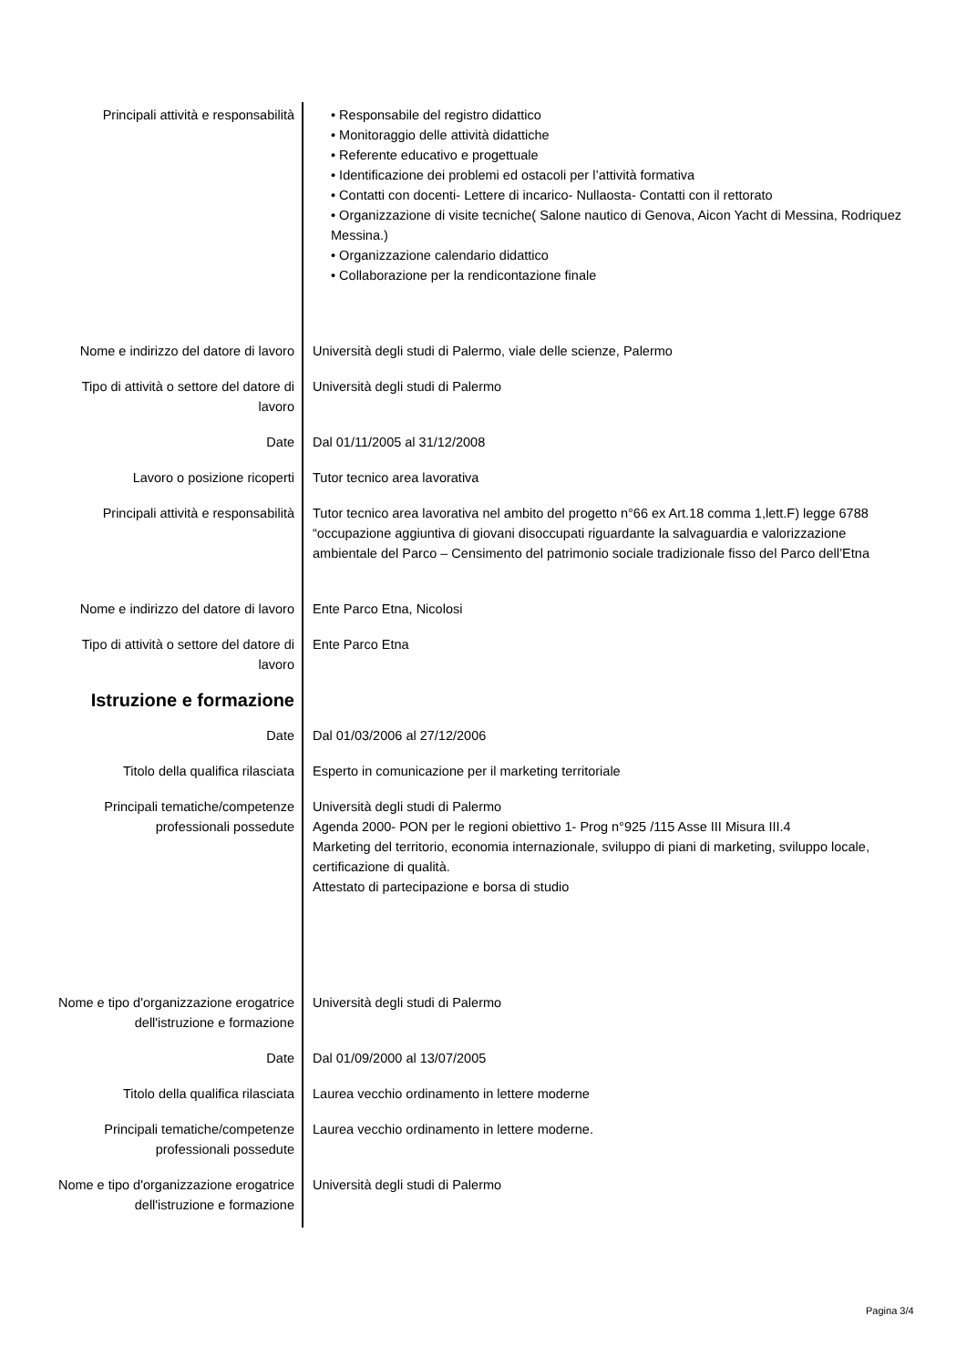| Principali attività e responsabilità | • Responsabile del registro didattico • Monitoraggio delle attività didattiche • Referente educativo e progettuale • Identificazione dei problemi ed ostacoli per l’attività formativa • Contatti con docenti- Lettere di incarico- Nullaosta- Contatti con il rettorato • Organizzazione di visite tecniche( Salone nautico di Genova, Aicon Yacht di Messina, Rodriquez Messina.) • Organizzazione calendario didattico • Collaborazione per la rendicontazione finale |
| Nome e indirizzo del datore di lavoro | Università degli studi di Palermo, viale delle scienze, Palermo |
| Tipo di attività o settore del datore di lavoro | Università degli studi di Palermo |
| Date | Dal 01/11/2005 al 31/12/2008 |
| Lavoro o posizione ricoperti | Tutor tecnico area lavorativa |
| Principali attività e responsabilità | Tutor tecnico area lavorativa nel ambito del progetto n°66 ex Art.18 comma 1,lett.F) legge 6788 “occupazione aggiuntiva di giovani disoccupati riguardante la salvaguardia e valorizzazione ambientale del Parco – Censimento del patrimonio sociale tradizionale fisso del Parco dell’Etna |
| Nome e indirizzo del datore di lavoro | Ente Parco Etna, Nicolosi |
| Tipo di attività o settore del datore di lavoro | Ente Parco Etna |
| Istruzione e formazione | |
| Date | Dal 01/03/2006 al 27/12/2006 |
| Titolo della qualifica rilasciata | Esperto in comunicazione per il marketing territoriale |
| Principali tematiche/competenze professionali possedute | Università degli studi di Palermo Agenda 2000- PON per le regioni obiettivo 1- Prog n°925 /115 Asse III Misura III.4 Marketing del territorio, economia internazionale, sviluppo di piani di marketing, sviluppo locale, certificazione di qualità. Attestato di partecipazione e borsa di studio |
| Nome e tipo d'organizzazione erogatrice dell'istruzione e formazione | Università degli studi di Palermo |
| Date | Dal 01/09/2000 al 13/07/2005 |
| Titolo della qualifica rilasciata | Laurea vecchio ordinamento in lettere moderne |
| Principali tematiche/competenze professionali possedute | Laurea vecchio ordinamento in lettere moderne. |
| Nome e tipo d'organizzazione erogatrice dell'istruzione e formazione | Università degli studi di Palermo |
Pagina 3/4